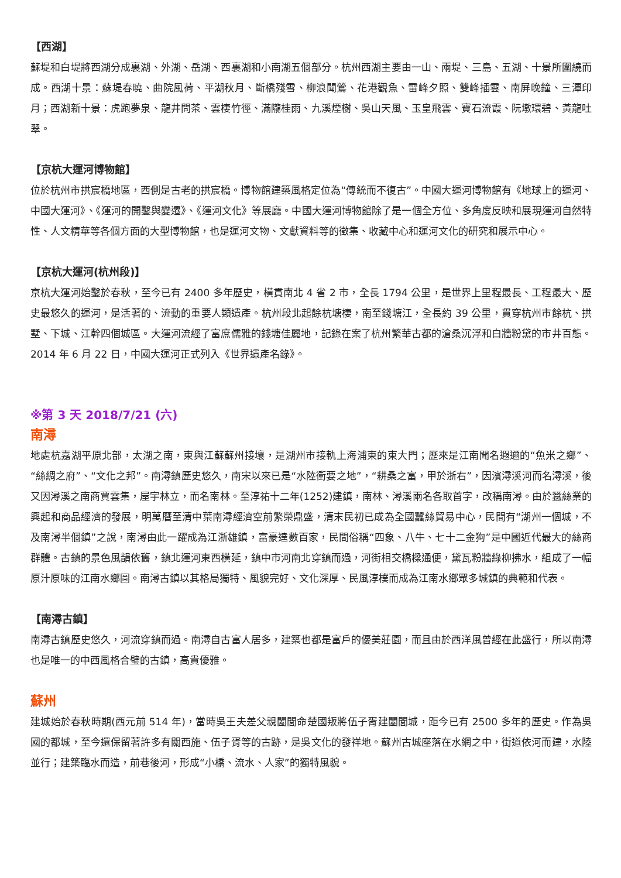【西湖】
蘇堤和白堤將西湖分成裏湖、外湖、岳湖、西裏湖和小南湖五個部分。杭州西湖主要由一山、兩堤、三島、五湖、十景所圍繞而成。西湖十景：蘇堤春曉、曲院風荷、平湖秋月、斷橋殘雪、柳浪聞鶯、花港觀魚、雷峰夕照、雙峰插雲、南屏晚鐘、三潭印月；西湖新十景：虎跑夢泉、龍井問茶、雲棲竹徑、滿隴桂雨、九溪煙樹、吳山天風、玉皇飛雲、寶石流霞、阮墩環碧、黃龍吐翠。
【京杭大運河博物館】
位於杭州市拱宸橋地區，西側是古老的拱宸橋。博物館建築風格定位為“傳統而不復古”。中國大運河博物館有《地球上的運河、中國大運河》、《運河的開鑿與變遷》、《運河文化》等展廳。中國大運河博物館除了是一個全方位、多角度反映和展現運河自然特性、人文精華等各個方面的大型博物館，也是運河文物、文獻資料等的徵集、收藏中心和運河文化的研究和展示中心。
【京杭大運河(杭州段)】
京杭大運河始鑿於春秋，至今已有 2400 多年歷史，橫貫南北 4 省 2 市，全長 1794 公里，是世界上里程最長、工程最大、歷史最悠久的運河，是活著的、流動的重要人類遺產。杭州段北起餘杭塘棲，南至錢塘江，全長約 39 公里，貫穿杭州市餘杭、拱墅、下城、江幹四個城區。大運河流經了富庶儒雅的錢塘佳麗地，記錄在案了杭州繁華古都的滄桑沉浮和白牆粉黛的市井百態。2014 年 6 月 22 日，中國大運河正式列入《世界遺產名錄》。
※第 3 天 2018/7/21 (六)
南潯
地處杭嘉湖平原北部，太湖之南，東與江蘇蘇州接壤，是湖州市接軌上海浦東的東大門；歷來是江南聞名遐邇的“魚米之鄉”、“絲綢之府”、“文化之邦”。南潯鎮歷史悠久，南宋以來已是“水陸衝要之地”，“耕桑之富，甲於浙右”，因濱潯溪河而名潯溪，後又因潯溪之南商賈雲集，屋宇林立，而名南林。至淳祐十二年(1252)建鎮，南林、潯溪兩名各取首字，改稱南潯。由於蠶絲業的興起和商品經濟的發展，明萬曆至清中葉南潯經濟空前繁榮鼎盛，清末民初已成為全國蠶絲貿易中心，民間有“湖州一個城，不及南潯半個鎮”之說，南潯由此一躍成為江浙雄鎮，富豪達數百家，民間俗稱“四象、八牛、七十二金狗”是中國近代最大的絲商群體。古鎮的景色風韻依舊，鎮北運河東西橫延，鎮中市河南北穿鎮而過，河街相交橋樑通便，黛瓦粉牆綠柳拂水，組成了一幅原汁原味的江南水鄉圖。南潯古鎮以其格局獨特、風貌完好、文化深厚、民風淳樸而成為江南水鄉眾多城鎮的典範和代表。
【南潯古鎮】
南潯古鎮歷史悠久，河流穿鎮而過。南潯自古富人居多，建築也都是富戶的優美莊園，而且由於西洋風曾經在此盛行，所以南潯也是唯一的中西風格合璧的古鎮，高貴優雅。
蘇州
建城始於春秋時期(西元前 514 年)，當時吳王夫差父親闔閭命楚國叛將伍子胥建闔閭城，距今已有 2500 多年的歷史。作為吳國的都城，至今還保留著許多有關西施、伍子胥等的古跡，是吳文化的發祥地。蘇州古城座落在水網之中，街道依河而建，水陸並行；建築臨水而造，前巷後河，形成“小橋、流水、人家”的獨特風貌。